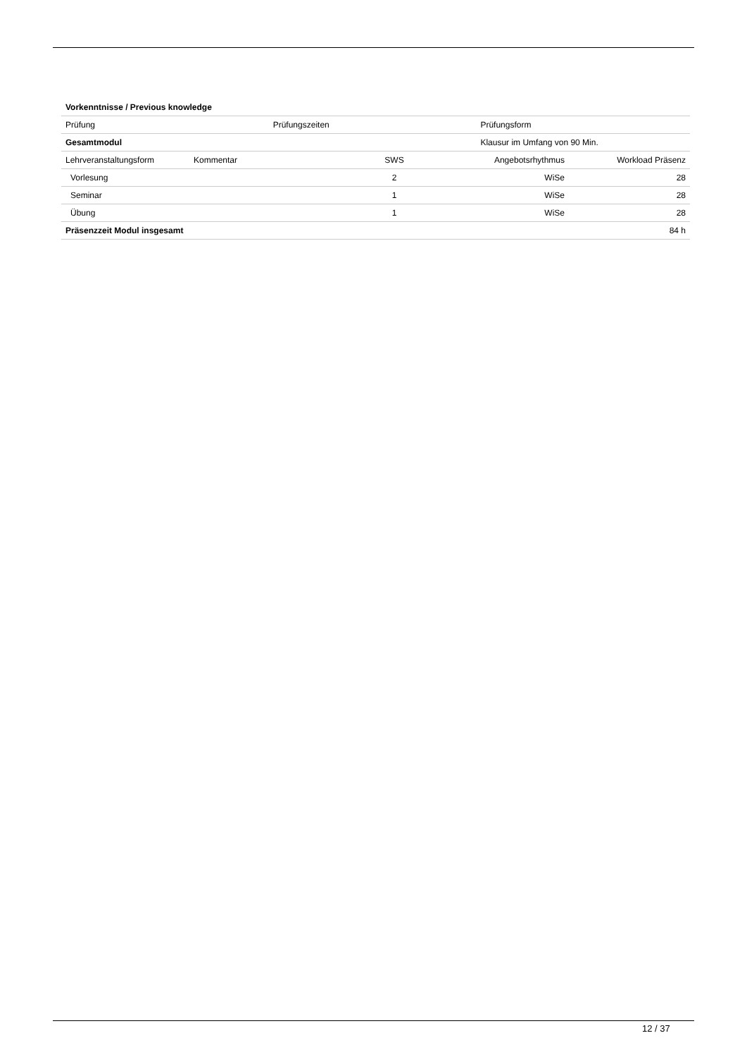| Vorkenntnisse / Previous knowledge |
| Prüfung | Prüfungszeiten | Prüfungsform |
| Gesamtmodul | | Klausur im Umfang von 90 Min. |
| Lehrveranstaltungsform | Kommentar | SWS | Angebotsrhythmus | Workload Präsenz |
| Vorlesung | | 2 | WiSe | 28 |
| Seminar | | 1 | WiSe | 28 |
| Übung | | 1 | WiSe | 28 |
| Präsenzzeit Modul insgesamt | | | | 84 h |
12 / 37